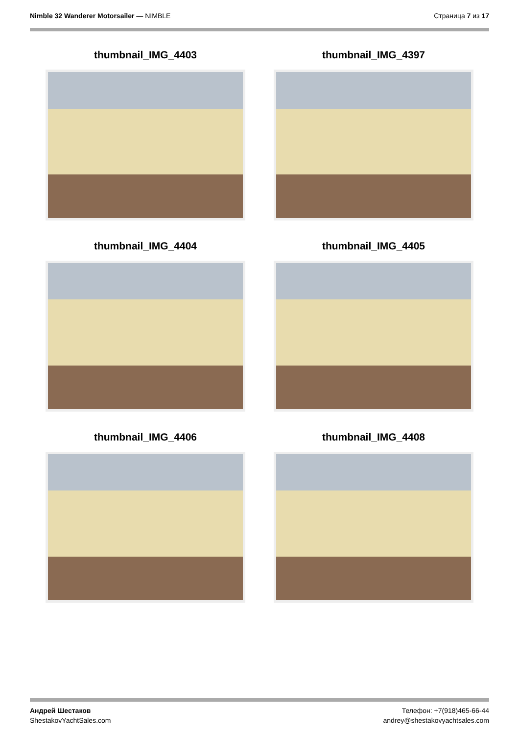Nimble 32 Wanderer Motorsailer — NIMBLE
Страница 7 из 17
thumbnail_IMG_4403
thumbnail_IMG_4397
thumbnail_IMG_4404
thumbnail_IMG_4405
thumbnail_IMG_4406
thumbnail_IMG_4408
Андрей Шестаков
ShestakovYachtSales.com
Телефон: +7(918)465-66-44
andrey@shestakovyachtsales.com